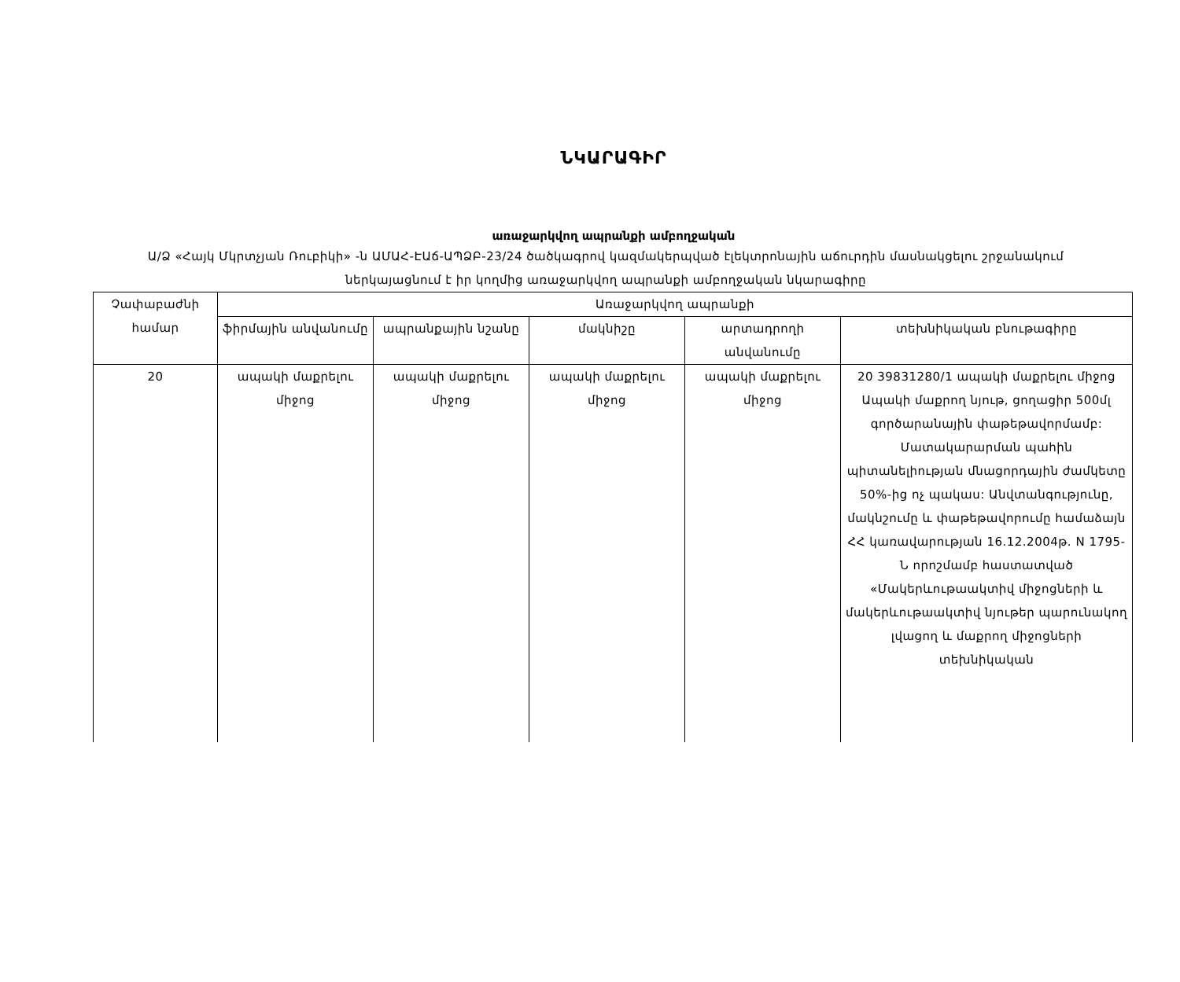ՆԿԱՐԱԳԻՐ
առաջարկվող ապրանքի ամբողջական
Ա/Ձ «Հայկ Մկրտչյան Ռուբիկի» -ն ԱՄԱՀ-ԷԱճ-ԱՊՁԲ-23/24 ծածկագրով կազմակերպված էլեկտրոնային աճուրդին մասնակցելու շրջանակում ներկայացնում է իր կողմից առաջարկվող ապրանքի ամբողջական նկարագիրը
| Չափաբաժնի համար | Առաջարկվող ապրանքի | | | | |
| --- | --- | --- | --- | --- | --- |
| | ֆիրմային անվանումը | ապրանքային նշանը | մակնիշը | արտադրողի անվանումը | տեխնիկական բնութագիրը |
| 20 | ապակի մաքրելու միջոց | ապակի մաքրելու միջոց | ապակի մաքրելու միջոց | ապակի մաքրելու միջոց | 20 39831280/1 ապակի մաքրելու միջոց Ապակի մաքրող նյութ, ցողացիր 500մլ գործարանային փաթեթավորմամբ: Մատակարարման պահին պիտանելիության մնացորդային ժամկետը 50%-ից ոչ պակաս: Անվտանգությունը, մակնշումը և փաթեթավորումը համաձայն ՀՀ կառավարության 16.12.2004թ. N 1795-Ն որոշմամբ հաստատված «Մակերևութաակտիվ միջոցների և մակերևութաակտիվ նյութեր պարունակող լվացող և մաքրող միջոցների տեխնիկական |